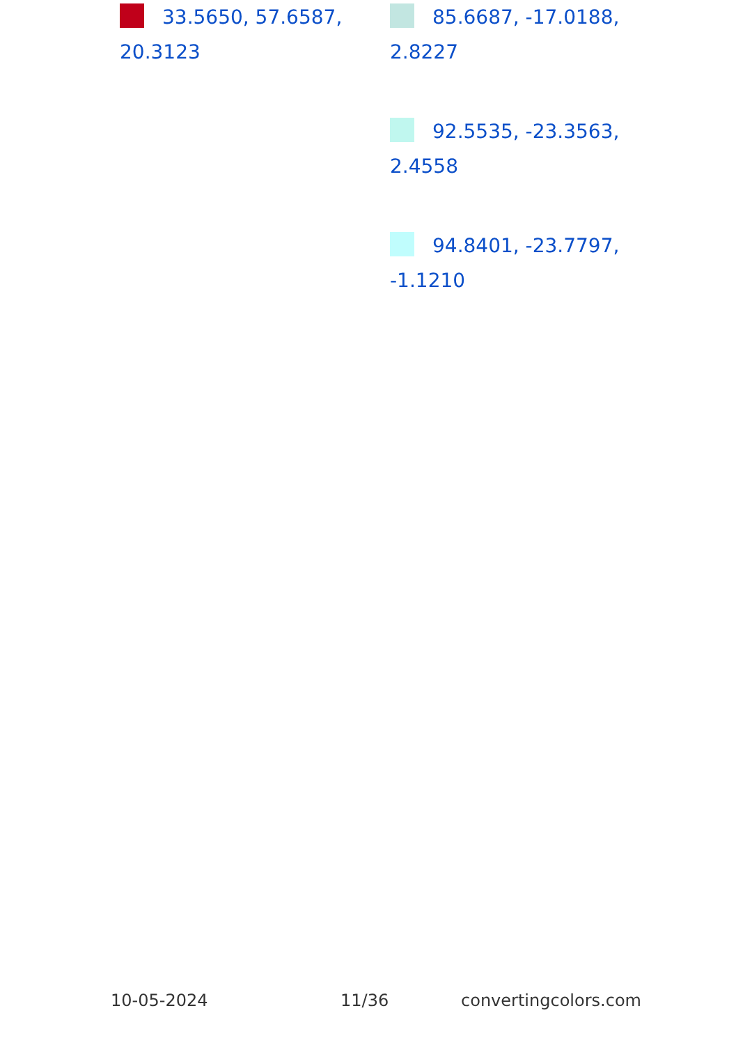33.5650, 57.6587, 20.3123 85.6687, -17.0188, 2.8227
92.5535, -23.3563, 2.4558
94.8401, -23.7797, -1.1210
10-05-2024 11/36 convertingcolors.com